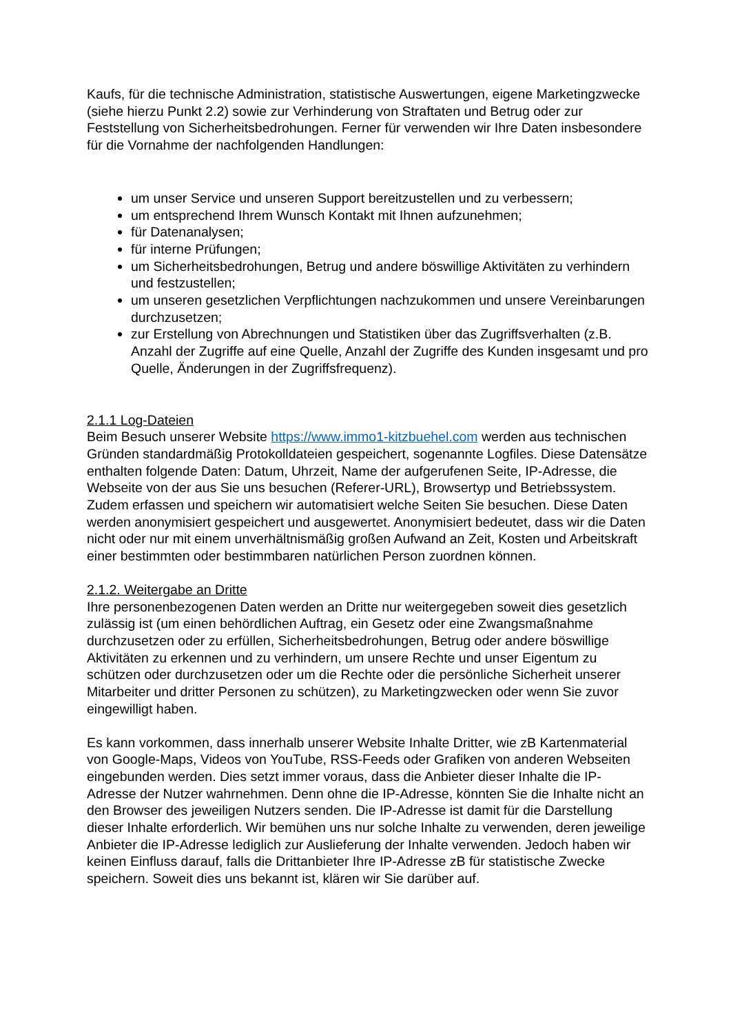Kaufs, für die technische Administration, statistische Auswertungen, eigene Marketingzwecke (siehe hierzu Punkt 2.2) sowie zur Verhinderung von Straftaten und Betrug oder zur Feststellung von Sicherheitsbedrohungen. Ferner für verwenden wir Ihre Daten insbesondere für die Vornahme der nachfolgenden Handlungen:
um unser Service und unseren Support bereitzustellen und zu verbessern;
um entsprechend Ihrem Wunsch Kontakt mit Ihnen aufzunehmen;
für Datenanalysen;
für interne Prüfungen;
um Sicherheitsbedrohungen, Betrug und andere böswillige Aktivitäten zu verhindern und festzustellen;
um unseren gesetzlichen Verpflichtungen nachzukommen und unsere Vereinbarungen durchzusetzen;
zur Erstellung von Abrechnungen und Statistiken über das Zugriffsverhalten (z.B. Anzahl der Zugriffe auf eine Quelle, Anzahl der Zugriffe des Kunden insgesamt und pro Quelle, Änderungen in der Zugriffsfrequenz).
2.1.1 Log-Dateien
Beim Besuch unserer Website https://www.immo1-kitzbuehel.com werden aus technischen Gründen standardmäßig Protokolldateien gespeichert, sogenannte Logfiles. Diese Datensätze enthalten folgende Daten: Datum, Uhrzeit, Name der aufgerufenen Seite, IP-Adresse, die Webseite von der aus Sie uns besuchen (Referer-URL), Browsertyp und Betriebssystem. Zudem erfassen und speichern wir automatisiert welche Seiten Sie besuchen. Diese Daten werden anonymisiert gespeichert und ausgewertet. Anonymisiert bedeutet, dass wir die Daten nicht oder nur mit einem unverhältnismäßig großen Aufwand an Zeit, Kosten und Arbeitskraft einer bestimmten oder bestimmbaren natürlichen Person zuordnen können.
2.1.2. Weitergabe an Dritte
Ihre personenbezogenen Daten werden an Dritte nur weitergegeben soweit dies gesetzlich zulässig ist (um einen behördlichen Auftrag, ein Gesetz oder eine Zwangsmaßnahme durchzusetzen oder zu erfüllen, Sicherheitsbedrohungen, Betrug oder andere böswillige Aktivitäten zu erkennen und zu verhindern, um unsere Rechte und unser Eigentum zu schützen oder durchzusetzen oder um die Rechte oder die persönliche Sicherheit unserer Mitarbeiter und dritter Personen zu schützen), zu Marketingzwecken oder wenn Sie zuvor eingewilligt haben.
Es kann vorkommen, dass innerhalb unserer Website Inhalte Dritter, wie zB Kartenmaterial von Google-Maps, Videos von YouTube, RSS-Feeds oder Grafiken von anderen Webseiten eingebunden werden. Dies setzt immer voraus, dass die Anbieter dieser Inhalte die IP-Adresse der Nutzer wahrnehmen. Denn ohne die IP-Adresse, könnten Sie die Inhalte nicht an den Browser des jeweiligen Nutzers senden. Die IP-Adresse ist damit für die Darstellung dieser Inhalte erforderlich. Wir bemühen uns nur solche Inhalte zu verwenden, deren jeweilige Anbieter die IP-Adresse lediglich zur Auslieferung der Inhalte verwenden. Jedoch haben wir keinen Einfluss darauf, falls die Drittanbieter Ihre IP-Adresse zB für statistische Zwecke speichern. Soweit dies uns bekannt ist, klären wir Sie darüber auf.